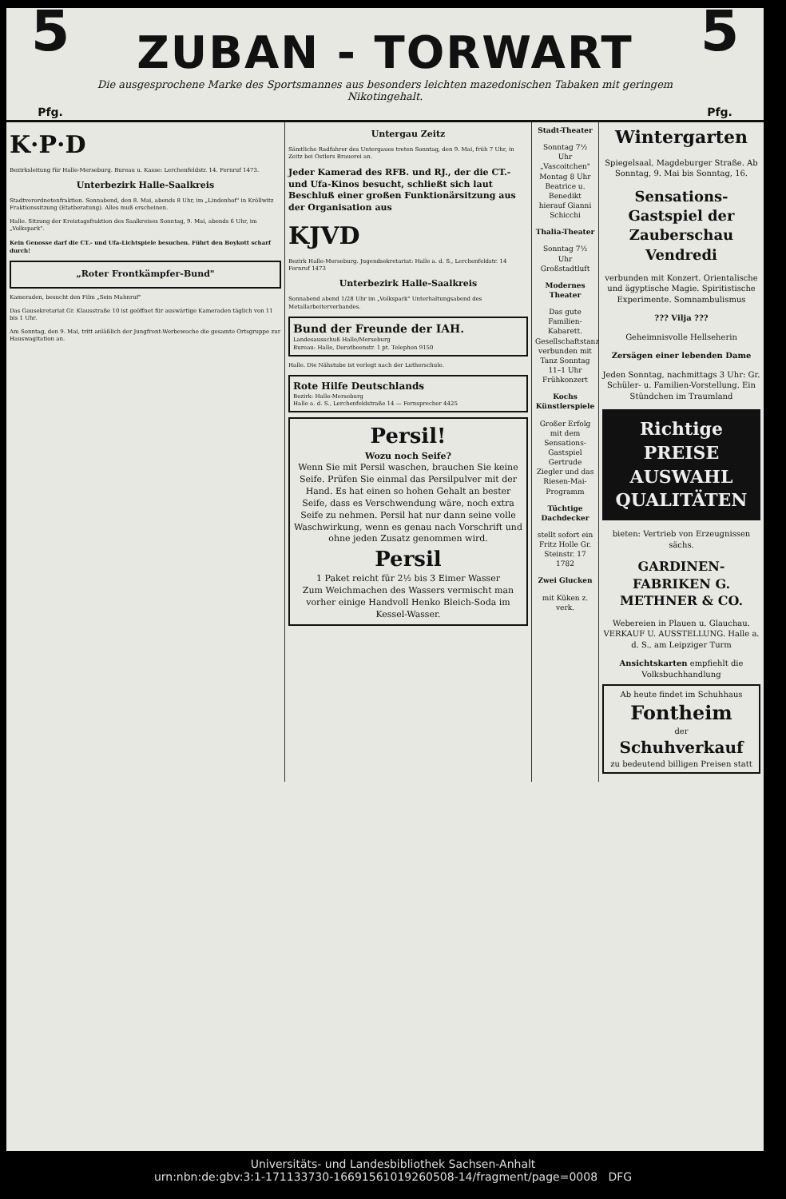5
Pfg.
ZUBAN - TORWART
Die ausgesprochene Marke des Sportsmannes aus besonders leichten mazedonischen Tabaken mit geringem Nikotingehalt.
5
Pfg.
K·P·D
Bezirksleitung für Halle-Merseburg. Bureau u. Kasse: Lerchenfeldstr. 14. Fernruf 1473.
Unterbezirk Halle-Saalkreis
Stadtverordnetenfraktion. Sonnabend, den 8. Mai, abends 8 Uhr, im „Lindenhof" in Kröllwitz Fraktionssitzung (Etatberatung). Alles muß erscheinen.
Halle. Sitzung der Kreistagsfraktion des Saalkreises Sonntag, 9. Mai, abends 6 Uhr, im „Volkspark".
Kein Genosse darf die CT.- und Ufa-Lichtspiele besuchen. Führt den Boykott scharf durch!
„Roter Frontkämpfer-Bund"
Kameraden, besucht den Film „Sein Mahnruf"
Das Gausekretariat Gr. Klausstraße 10 ist geöffnet für auswärtige Kameraden täglich von 11 bis 1 Uhr.
Am Sonntag, den 9. Mai, tritt anläßlich der Jungfront-Werbewoche die gesamte Ortsgruppe zur Hauswagitation an.
Untergau Zeitz
Sämtliche Radfahrer des Untergaues treten Sonntag, den 9. Mai, früh 7 Uhr, in Zeitz bei Ostlers Brauerei an.
Jeder Kamerad des RFB. und RJ., der die CT.- und Ufa-Kinos besucht, schließt sich laut Beschluß einer großen Funktionärsitzung aus der Organisation aus
KJVD
Bezirk Halle-Merseburg. Jugendsekretariat: Halle a. d. S., Lerchenfeldstr. 14 Fernruf 1473
Unterbezirk Halle-Saalkreis
Sonnabend abend 1/28 Uhr im „Volkspark" Unterhaltungsabend des Metallarbeiterverbandes.
Bund der Freunde der IAH.
Landesausschuß Halle/Merseburg
Bureau: Halle, Dorotheenstr. 1 pt. Telephon 9150
Halle. Die Nähstube ist verlegt nach der Lutherschule.
Rote Hilfe Deutschlands
Bezirk: Halle-Merseburg
Halle a. d. S., Lerchenfeldstraße 14 — Fernsprecher 4425
Persil!
Wozu noch Seife?
Wenn Sie mit Persil waschen, brauchen Sie keine Seife. Prüfen Sie einmal das Persilpulver mit der Hand. Es hat einen so hohen Gehalt an bester Seife, dass es Verschwendung wäre, noch extra Seife zu nehmen. Persil hat nur dann seine volle Waschwirkung, wenn es genau nach Vorschrift und ohne jeden Zusatz genommen wird.
Persil
1 Paket reicht für 2½ bis 3 Eimer Wasser
Zum Weichmachen des Wassers vermischt man vorher einige Handvoll Henko Bleich-Soda im Kessel-Wasser.
Stadt-Theater
Sonntag 7½ Uhr „Vascoitchen" Montag 8 Uhr Beatrice u. Benedikt hierauf Gianni Schicchi
Thalia-Theater
Sonntag 7½ Uhr Großstadtluft
Modernes Theater
Das gute Familien-Kabarett. Gesellschaftstanz verbunden mit Tanz Sonntag 11–1 Uhr Frühkonzert
Kochs Künstlerspiele
Großer Erfolg mit dem Sensations-Gastspiel Gertrude Ziegler und das Riesen-Mai-Programm
Tüchtige Dachdecker
stellt sofort ein Fritz Holle Gr. Steinstr. 17 1782
Zwei Glucken
mit Küken z. verk.
Wintergarten
Spiegelsaal, Magdeburger Straße. Ab Sonntag, 9. Mai bis Sonntag, 16.
Sensations-Gastspiel der Zauberschau Vendredi
verbunden mit Konzert. Orientalische und ägyptische Magie. Spiritistische Experimente. Somnambulismus
??? Vilja ???
Geheimnisvolle Hellseherin
Zersägen einer lebenden Dame
Jeden Sonntag, nachmittags 3 Uhr: Gr. Schüler- u. Familien-Vorstellung. Ein Stündchen im Traumland
Richtige
PREISE
AUSWAHL
QUALITÄTEN
bieten: Vertrieb von Erzeugnissen sächs.
GARDINEN-FABRIKEN G. METHNER & CO.
Webereien in Plauen u. Glauchau. VERKAUF U. AUSSTELLUNG. Halle a. d. S., am Leipziger Turm
Ansichtskarten empfiehlt die Volksbuchhandlung
Ab heute findet im Schuhhaus
Fontheim
der
Schuhverkauf
zu bedeutend billigen Preisen statt
Universitäts- und Landesbibliothek Sachsen-Anhalt
urn:nbn:de:gbv:3:1-171133730-16691561019260508-14/fragment/page=0008 DFG